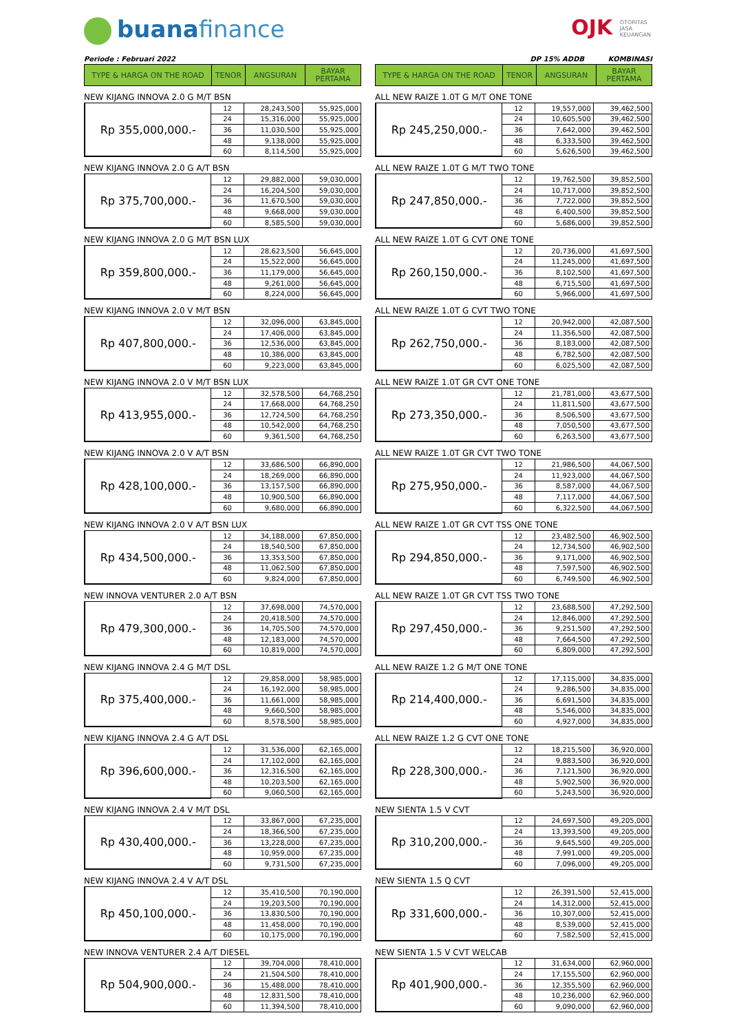buanafinance OJK OTORITAS
JASA
KEUANGAN
Periode : Februari 2022
| TYPE & HARGA ON THE ROAD | TENOR | ANGSURAN | BAYAR PERTAMA |
| --- | --- | --- | --- |
NEW KIJANG INNOVA 2.0 G M/T BSN
| Rp 355,000,000.- | 12 | 28,243,500 | 55,925,000 |
| | 24 | 15,316,000 | 55,925,000 |
| | 36 | 11,030,500 | 55,925,000 |
| | 48 | 9,138,000 | 55,925,000 |
| | 60 | 8,114,500 | 55,925,000 |
NEW KIJANG INNOVA 2.0 G A/T BSN
| Rp 375,700,000.- | 12 | 29,882,000 | 59,030,000 |
| | 24 | 16,204,500 | 59,030,000 |
| | 36 | 11,670,500 | 59,030,000 |
| | 48 | 9,668,000 | 59,030,000 |
| | 60 | 8,585,500 | 59,030,000 |
NEW KIJANG INNOVA 2.0 G M/T BSN LUX
| Rp 359,800,000.- | 12 | 28,623,500 | 56,645,000 |
| | 24 | 15,522,000 | 56,645,000 |
| | 36 | 11,179,000 | 56,645,000 |
| | 48 | 9,261,000 | 56,645,000 |
| | 60 | 8,224,000 | 56,645,000 |
NEW KIJANG INNOVA 2.0 V M/T BSN
| Rp 407,800,000.- | 12 | 32,096,000 | 63,845,000 |
| | 24 | 17,406,000 | 63,845,000 |
| | 36 | 12,536,000 | 63,845,000 |
| | 48 | 10,386,000 | 63,845,000 |
| | 60 | 9,223,000 | 63,845,000 |
NEW KIJANG INNOVA 2.0 V M/T BSN LUX
| Rp 413,955,000.- | 12 | 32,578,500 | 64,768,250 |
| | 24 | 17,668,000 | 64,768,250 |
| | 36 | 12,724,500 | 64,768,250 |
| | 48 | 10,542,000 | 64,768,250 |
| | 60 | 9,361,500 | 64,768,250 |
NEW KIJANG INNOVA 2.0 V A/T BSN
| Rp 428,100,000.- | 12 | 33,686,500 | 66,890,000 |
| | 24 | 18,269,000 | 66,890,000 |
| | 36 | 13,157,500 | 66,890,000 |
| | 48 | 10,900,500 | 66,890,000 |
| | 60 | 9,680,000 | 66,890,000 |
NEW KIJANG INNOVA 2.0 V A/T BSN LUX
| Rp 434,500,000.- | 12 | 34,188,000 | 67,850,000 |
| | 24 | 18,540,500 | 67,850,000 |
| | 36 | 13,353,500 | 67,850,000 |
| | 48 | 11,062,500 | 67,850,000 |
| | 60 | 9,824,000 | 67,850,000 |
NEW INNOVA VENTURER 2.0 A/T BSN
| Rp 479,300,000.- | 12 | 37,698,000 | 74,570,000 |
| | 24 | 20,418,500 | 74,570,000 |
| | 36 | 14,705,500 | 74,570,000 |
| | 48 | 12,183,000 | 74,570,000 |
| | 60 | 10,819,000 | 74,570,000 |
NEW KIJANG INNOVA 2.4 G M/T DSL
| Rp 375,400,000.- | 12 | 29,858,000 | 58,985,000 |
| | 24 | 16,192,000 | 58,985,000 |
| | 36 | 11,661,000 | 58,985,000 |
| | 48 | 9,660,500 | 58,985,000 |
| | 60 | 8,578,500 | 58,985,000 |
NEW KIJANG INNOVA 2.4 G A/T DSL
| Rp 396,600,000.- | 12 | 31,536,000 | 62,165,000 |
| | 24 | 17,102,000 | 62,165,000 |
| | 36 | 12,316,500 | 62,165,000 |
| | 48 | 10,203,500 | 62,165,000 |
| | 60 | 9,060,500 | 62,165,000 |
NEW KIJANG INNOVA 2.4 V M/T DSL
| Rp 430,400,000.- | 12 | 33,867,000 | 67,235,000 |
| | 24 | 18,366,500 | 67,235,000 |
| | 36 | 13,228,000 | 67,235,000 |
| | 48 | 10,959,000 | 67,235,000 |
| | 60 | 9,731,500 | 67,235,000 |
NEW KIJANG INNOVA 2.4 V A/T DSL
| Rp 450,100,000.- | 12 | 35,410,500 | 70,190,000 |
| | 24 | 19,203,500 | 70,190,000 |
| | 36 | 13,830,500 | 70,190,000 |
| | 48 | 11,458,000 | 70,190,000 |
| | 60 | 10,175,000 | 70,190,000 |
NEW INNOVA VENTURER 2.4 A/T DIESEL
| Rp 504,900,000.- | 12 | 39,704,000 | 78,410,000 |
| | 24 | 21,504,500 | 78,410,000 |
| | 36 | 15,488,000 | 78,410,000 |
| | 48 | 12,831,500 | 78,410,000 |
| | 60 | 11,394,500 | 78,410,000 |
DP 15% ADDB KOMBINASI
| TYPE & HARGA ON THE ROAD | TENOR | ANGSURAN | BAYAR PERTAMA |
| --- | --- | --- | --- |
ALL NEW RAIZE 1.0T G M/T ONE TONE
| Rp 245,250,000.- | 12 | 19,557,000 | 39,462,500 |
| | 24 | 10,605,500 | 39,462,500 |
| | 36 | 7,642,000 | 39,462,500 |
| | 48 | 6,333,500 | 39,462,500 |
| | 60 | 5,626,500 | 39,462,500 |
ALL NEW RAIZE 1.0T G M/T TWO TONE
| Rp 247,850,000.- | 12 | 19,762,500 | 39,852,500 |
| | 24 | 10,717,000 | 39,852,500 |
| | 36 | 7,722,000 | 39,852,500 |
| | 48 | 6,400,500 | 39,852,500 |
| | 60 | 5,686,000 | 39,852,500 |
ALL NEW RAIZE 1.0T G CVT ONE TONE
| Rp 260,150,000.- | 12 | 20,736,000 | 41,697,500 |
| | 24 | 11,245,000 | 41,697,500 |
| | 36 | 8,102,500 | 41,697,500 |
| | 48 | 6,715,500 | 41,697,500 |
| | 60 | 5,966,000 | 41,697,500 |
ALL NEW RAIZE 1.0T G CVT TWO TONE
| Rp 262,750,000.- | 12 | 20,942,000 | 42,087,500 |
| | 24 | 11,356,500 | 42,087,500 |
| | 36 | 8,183,000 | 42,087,500 |
| | 48 | 6,782,500 | 42,087,500 |
| | 60 | 6,025,500 | 42,087,500 |
ALL NEW RAIZE 1.0T GR CVT ONE TONE
| Rp 273,350,000.- | 12 | 21,781,000 | 43,677,500 |
| | 24 | 11,811,500 | 43,677,500 |
| | 36 | 8,506,500 | 43,677,500 |
| | 48 | 7,050,500 | 43,677,500 |
| | 60 | 6,263,500 | 43,677,500 |
ALL NEW RAIZE 1.0T GR CVT TWO TONE
| Rp 275,950,000.- | 12 | 21,986,500 | 44,067,500 |
| | 24 | 11,923,000 | 44,067,500 |
| | 36 | 8,587,000 | 44,067,500 |
| | 48 | 7,117,000 | 44,067,500 |
| | 60 | 6,322,500 | 44,067,500 |
ALL NEW RAIZE 1.0T GR CVT TSS ONE TONE
| Rp 294,850,000.- | 12 | 23,482,500 | 46,902,500 |
| | 24 | 12,734,500 | 46,902,500 |
| | 36 | 9,171,000 | 46,902,500 |
| | 48 | 7,597,500 | 46,902,500 |
| | 60 | 6,749,500 | 46,902,500 |
ALL NEW RAIZE 1.0T GR CVT TSS TWO TONE
| Rp 297,450,000.- | 12 | 23,688,500 | 47,292,500 |
| | 24 | 12,846,000 | 47,292,500 |
| | 36 | 9,251,500 | 47,292,500 |
| | 48 | 7,664,500 | 47,292,500 |
| | 60 | 6,809,000 | 47,292,500 |
ALL NEW RAIZE 1.2 G M/T ONE TONE
| Rp 214,400,000.- | 12 | 17,115,000 | 34,835,000 |
| | 24 | 9,286,500 | 34,835,000 |
| | 36 | 6,691,500 | 34,835,000 |
| | 48 | 5,546,000 | 34,835,000 |
| | 60 | 4,927,000 | 34,835,000 |
ALL NEW RAIZE 1.2 G CVT ONE TONE
| Rp 228,300,000.- | 12 | 18,215,500 | 36,920,000 |
| | 24 | 9,883,500 | 36,920,000 |
| | 36 | 7,121,500 | 36,920,000 |
| | 48 | 5,902,500 | 36,920,000 |
| | 60 | 5,243,500 | 36,920,000 |
NEW SIENTA 1.5 V CVT
| Rp 310,200,000.- | 12 | 24,697,500 | 49,205,000 |
| | 24 | 13,393,500 | 49,205,000 |
| | 36 | 9,645,500 | 49,205,000 |
| | 48 | 7,991,000 | 49,205,000 |
| | 60 | 7,096,000 | 49,205,000 |
NEW SIENTA 1.5 Q CVT
| Rp 331,600,000.- | 12 | 26,391,500 | 52,415,000 |
| | 24 | 14,312,000 | 52,415,000 |
| | 36 | 10,307,000 | 52,415,000 |
| | 48 | 8,539,000 | 52,415,000 |
| | 60 | 7,582,500 | 52,415,000 |
NEW SIENTA 1.5 V CVT WELCAB
| Rp 401,900,000.- | 12 | 31,634,000 | 62,960,000 |
| | 24 | 17,155,500 | 62,960,000 |
| | 36 | 12,355,500 | 62,960,000 |
| | 48 | 10,236,000 | 62,960,000 |
| | 60 | 9,090,000 | 62,960,000 |